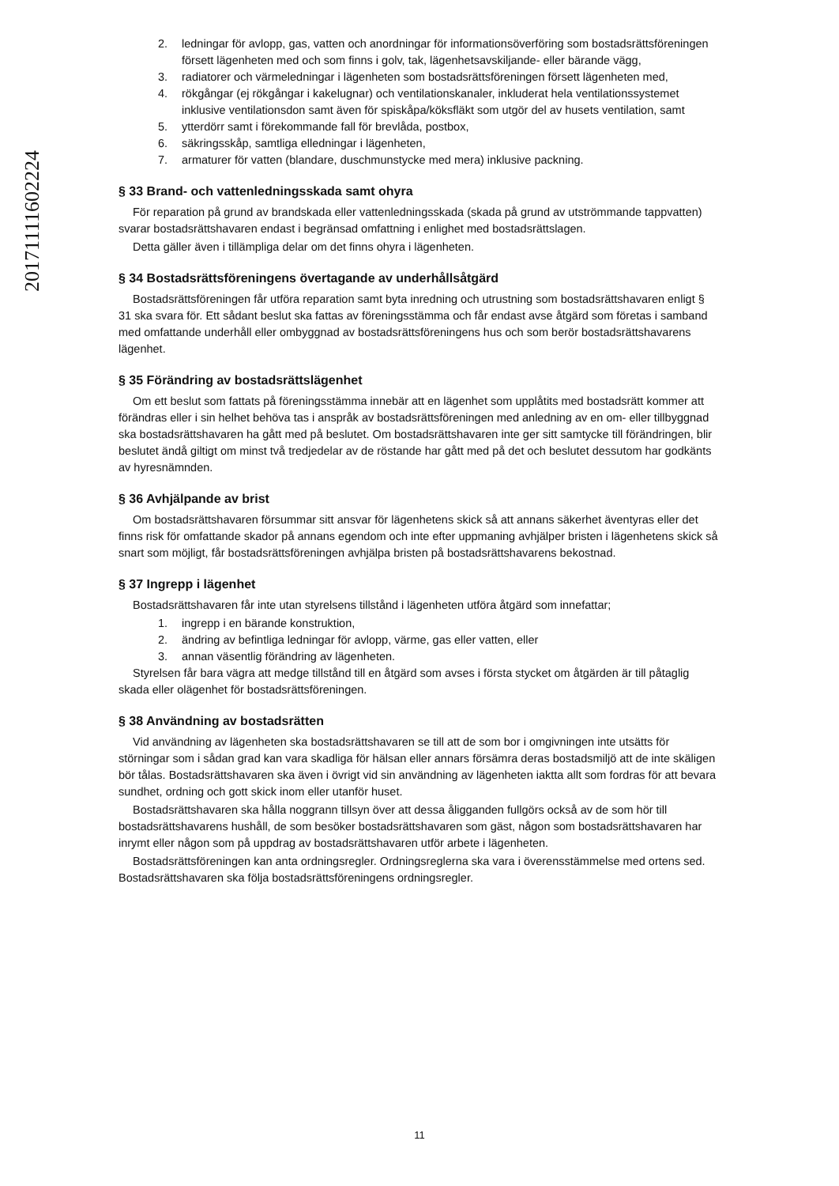20171111602224
2. ledningar för avlopp, gas, vatten och anordningar för informationsöverföring som bostadsrättsföreningen försett lägenheten med och som finns i golv, tak, lägenhetsavskiljande- eller bärande vägg,
3. radiatorer och värmeledningar i lägenheten som bostadsrättsföreningen försett lägenheten med,
4. rökgångar (ej rökgångar i kakelugnar) och ventilationskanaler, inkluderat hela ventilationssystemet inklusive ventilationsdon samt även för spiskåpa/köksfläkt som utgör del av husets ventilation, samt
5. ytterdörr samt i förekommande fall för brevlåda, postbox,
6. säkringsskåp, samtliga elledningar i lägenheten,
7. armaturer för vatten (blandare, duschmunstycke med mera) inklusive packning.
§ 33 Brand- och vattenledningsskada samt ohyra
För reparation på grund av brandskada eller vattenledningsskada (skada på grund av utströmmande tappvatten) svarar bostadsrättshavaren endast i begränsad omfattning i enlighet med bostadsrättslagen.
Detta gäller även i tillämpliga delar om det finns ohyra i lägenheten.
§ 34 Bostadsrättsföreningens övertagande av underhållsåtgärd
Bostadsrättsföreningen får utföra reparation samt byta inredning och utrustning som bostadsrättshavaren enligt § 31 ska svara för. Ett sådant beslut ska fattas av föreningsstämma och får endast avse åtgärd som företas i samband med omfattande underhåll eller ombyggnad av bostadsrättsföreningens hus och som berör bostadsrättshavarens lägenhet.
§ 35 Förändring av bostadsrättslägenhet
Om ett beslut som fattats på föreningsstämma innebär att en lägenhet som upplåtits med bostadsrätt kommer att förändras eller i sin helhet behöva tas i anspråk av bostadsrättsföreningen med anledning av en om- eller tillbyggnad ska bostadsrättshavaren ha gått med på beslutet. Om bostadsrättshavaren inte ger sitt samtycke till förändringen, blir beslutet ändå giltigt om minst två tredjedelar av de röstande har gått med på det och beslutet dessutom har godkänts av hyresnämnden.
§ 36 Avhjälpande av brist
Om bostadsrättshavaren försummar sitt ansvar för lägenhetens skick så att annans säkerhet äventyras eller det finns risk för omfattande skador på annans egendom och inte efter uppmaning avhjälper bristen i lägenhetens skick så snart som möjligt, får bostadsrättsföreningen avhjälpa bristen på bostadsrättshavarens bekostnad.
§ 37 Ingrepp i lägenhet
Bostadsrättshavaren får inte utan styrelsens tillstånd i lägenheten utföra åtgärd som innefattar;
1. ingrepp i en bärande konstruktion,
2. ändring av befintliga ledningar för avlopp, värme, gas eller vatten, eller
3. annan väsentlig förändring av lägenheten.
Styrelsen får bara vägra att medge tillstånd till en åtgärd som avses i första stycket om åtgärden är till påtaglig skada eller olägenhet för bostadsrättsföreningen.
§ 38 Användning av bostadsrätten
Vid användning av lägenheten ska bostadsrättshavaren se till att de som bor i omgivningen inte utsätts för störningar som i sådan grad kan vara skadliga för hälsan eller annars försämra deras bostadsmiljö att de inte skäligen bör tålas. Bostadsrättshavaren ska även i övrigt vid sin användning av lägenheten iaktta allt som fordras för att bevara sundhet, ordning och gott skick inom eller utanför huset.
Bostadsrättshavaren ska hålla noggrann tillsyn över att dessa åligganden fullgörs också av de som hör till bostadsrättshavarens hushåll, de som besöker bostadsrättshavaren som gäst, någon som bostadsrättshavaren har inrymt eller någon som på uppdrag av bostadsrättshavaren utför arbete i lägenheten.
Bostadsrättsföreningen kan anta ordningsregler. Ordningsreglerna ska vara i överensstämmelse med ortens sed. Bostadsrättshavaren ska följa bostadsrättsföreningens ordningsregler.
11